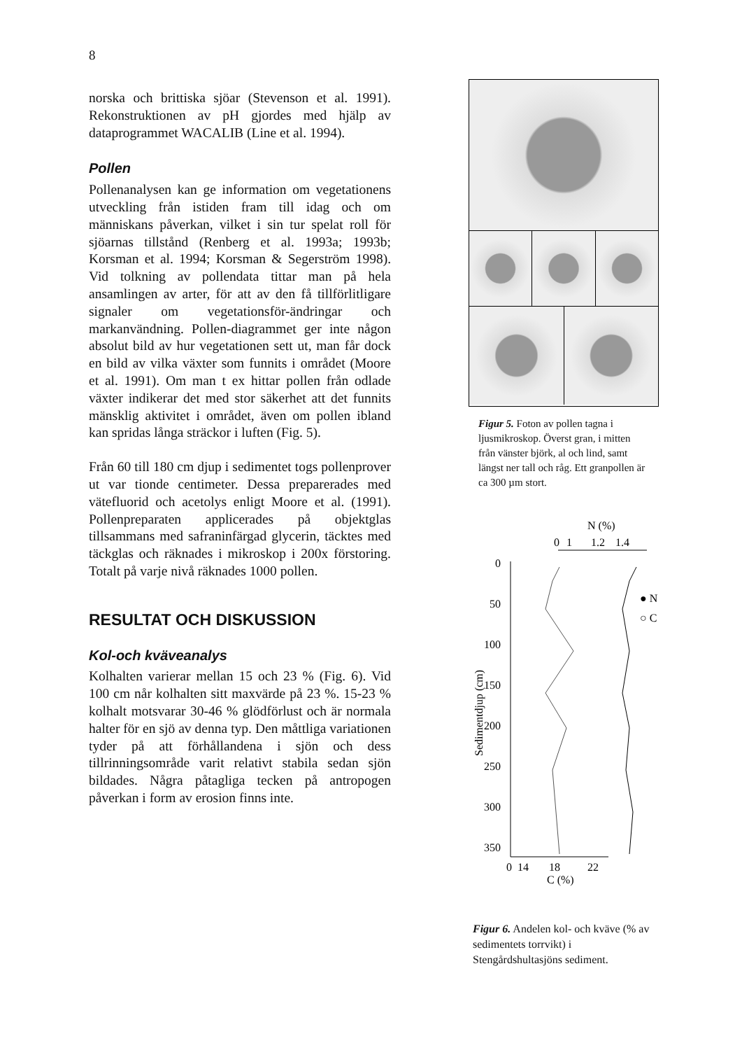8
norska och brittiska sjöar (Stevenson et al. 1991). Rekonstruktionen av pH gjordes med hjälp av dataprogrammet WACALIB (Line et al. 1994).
Pollen
Pollenanalysen kan ge information om vegetationens utveckling från istiden fram till idag och om människans påverkan, vilket i sin tur spelat roll för sjöarnas tillstånd (Renberg et al. 1993a; 1993b; Korsman et al. 1994; Korsman & Segerström 1998). Vid tolkning av pollendata tittar man på hela ansamlingen av arter, för att av den få tillförlitligare signaler om vegetationsför-ändringar och markanvändning. Pollen-diagrammet ger inte någon absolut bild av hur vegetationen sett ut, man får dock en bild av vilka växter som funnits i området (Moore et al. 1991). Om man t ex hittar pollen från odlade växter indikerar det med stor säkerhet att det funnits mänsklig aktivitet i området, även om pollen ibland kan spridas långa sträckor i luften (Fig. 5).
Från 60 till 180 cm djup i sedimentet togs pollenprover ut var tionde centimeter. Dessa preparerades med vätefluorid och acetolys enligt Moore et al. (1991). Pollenpreparaten applicerades på objektglas tillsammans med safraninfärgad glycerin, täcktes med täckglas och räknades i mikroskop i 200x förstoring. Totalt på varje nivå räknades 1000 pollen.
RESULTAT OCH DISKUSSION
Kol-och kväveanalys
Kolhalten varierar mellan 15 och 23 % (Fig. 6). Vid 100 cm når kolhalten sitt maxvärde på 23 %. 15-23 % kolhalt motsvarar 30-46 % glödförlust och är normala halter för en sjö av denna typ. Den måttliga variationen tyder på att förhållandena i sjön och dess tillrinningsområde varit relativt stabila sedan sjön bildades. Några påtagliga tecken på antropogen påverkan i form av erosion finns inte.
Figur 5. Foton av pollen tagna i ljusmikroskop. Överst gran, i mitten från vänster björk, al och lind, samt längst ner tall och råg. Ett granpollen är ca 300 µm stort.
N (%)
0
1
1.2
1.4
0
50
100
150
200
250
300
350
Sedimentdjup (cm)
0
14
18
22
C (%)
● N
○ C
Figur 6. Andelen kol- och kväve (% av sedimentets torrvikt) i Stengårdshultasjöns sediment.